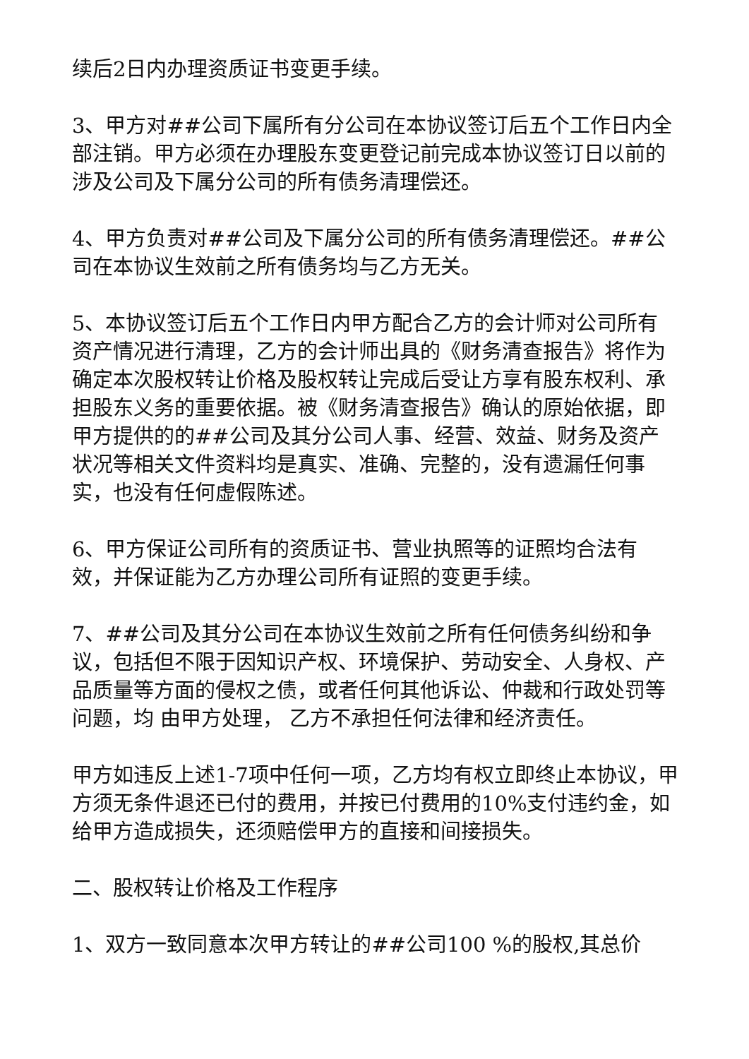续后2日内办理资质证书变更手续。
3、甲方对##公司下属所有分公司在本协议签订后五个工作日内全部注销。甲方必须在办理股东变更登记前完成本协议签订日以前的涉及公司及下属分公司的所有债务清理偿还。
4、甲方负责对##公司及下属分公司的所有债务清理偿还。##公司在本协议生效前之所有债务均与乙方无关。
5、本协议签订后五个工作日内甲方配合乙方的会计师对公司所有资产情况进行清理，乙方的会计师出具的《财务清查报告》将作为确定本次股权转让价格及股权转让完成后受让方享有股东权利、承担股东义务的重要依据。被《财务清查报告》确认的原始依据，即甲方提供的的##公司及其分公司人事、经营、效益、财务及资产状况等相关文件资料均是真实、准确、完整的，没有遗漏任何事实，也没有任何虚假陈述。
6、甲方保证公司所有的资质证书、营业执照等的证照均合法有效，并保证能为乙方办理公司所有证照的变更手续。
7、##公司及其分公司在本协议生效前之所有任何债务纠纷和争议，包括但不限于因知识产权、环境保护、劳动安全、人身权、产品质量等方面的侵权之债，或者任何其他诉讼、仲裁和行政处罚等问题，均 由甲方处理， 乙方不承担任何法律和经济责任。
甲方如违反上述1-7项中任何一项，乙方均有权立即终止本协议，甲方须无条件退还已付的费用，并按已付费用的10%支付违约金，如给甲方造成损失，还须赔偿甲方的直接和间接损失。
二、股权转让价格及工作程序
1、双方一致同意本次甲方转让的##公司100 %的股权,其总价